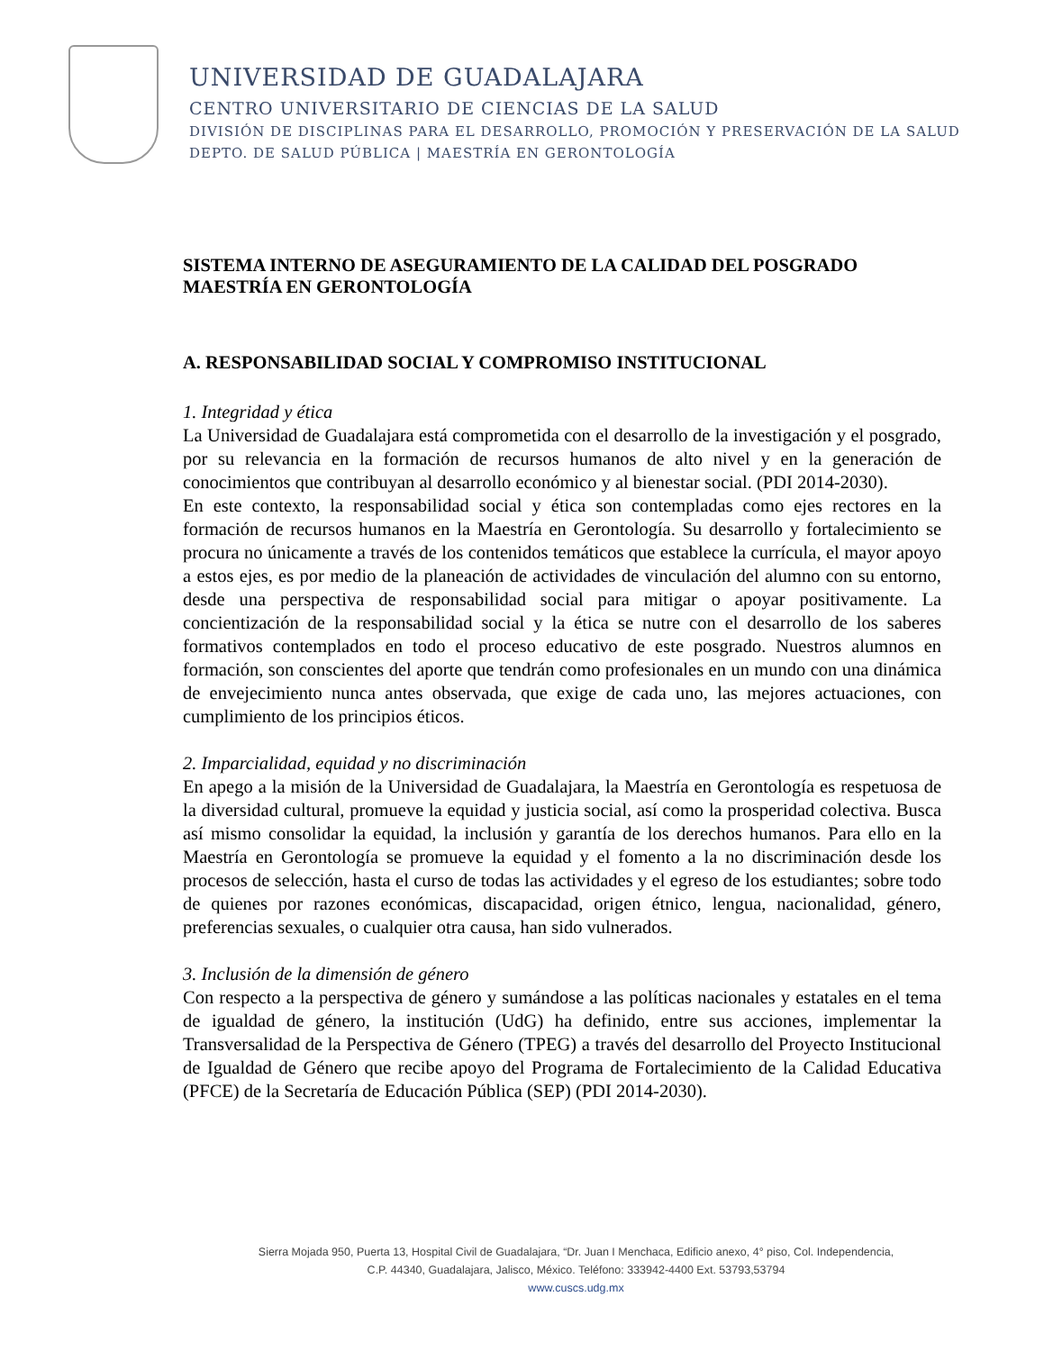UNIVERSIDAD DE GUADALAJARA
CENTRO UNIVERSITARIO DE CIENCIAS DE LA SALUD
DIVISIÓN DE DISCIPLINAS PARA EL DESARROLLO, PROMOCIÓN Y PRESERVACIÓN DE LA SALUD
DEPTO. DE SALUD PÚBLICA | MAESTRÍA EN GERONTOLOGÍA
SISTEMA INTERNO DE ASEGURAMIENTO DE LA CALIDAD DEL POSGRADO
MAESTRÍA EN GERONTOLOGÍA
A. RESPONSABILIDAD SOCIAL Y COMPROMISO INSTITUCIONAL
1. Integridad y ética
La Universidad de Guadalajara está comprometida con el desarrollo de la investigación y el posgrado, por su relevancia en la formación de recursos humanos de alto nivel y en la generación de conocimientos que contribuyan al desarrollo económico y al bienestar social. (PDI 2014-2030).
En este contexto, la responsabilidad social y ética son contempladas como ejes rectores en la formación de recursos humanos en la Maestría en Gerontología. Su desarrollo y fortalecimiento se procura no únicamente a través de los contenidos temáticos que establece la currícula, el mayor apoyo a estos ejes, es por medio de la planeación de actividades de vinculación del alumno con su entorno, desde una perspectiva de responsabilidad social para mitigar o apoyar positivamente. La concientización de la responsabilidad social y la ética se nutre con el desarrollo de los saberes formativos contemplados en todo el proceso educativo de este posgrado. Nuestros alumnos en formación, son conscientes del aporte que tendrán como profesionales en un mundo con una dinámica de envejecimiento nunca antes observada, que exige de cada uno, las mejores actuaciones, con cumplimiento de los principios éticos.
2. Imparcialidad, equidad y no discriminación
En apego a la misión de la Universidad de Guadalajara, la Maestría en Gerontología es respetuosa de la diversidad cultural, promueve la equidad y justicia social, así como la prosperidad colectiva. Busca así mismo consolidar la equidad, la inclusión y garantía de los derechos humanos. Para ello en la Maestría en Gerontología se promueve la equidad y el fomento a la no discriminación desde los procesos de selección, hasta el curso de todas las actividades y el egreso de los estudiantes; sobre todo de quienes por razones económicas, discapacidad, origen étnico, lengua, nacionalidad, género, preferencias sexuales, o cualquier otra causa, han sido vulnerados.
3. Inclusión de la dimensión de género
Con respecto a la perspectiva de género y sumándose a las políticas nacionales y estatales en el tema de igualdad de género, la institución (UdG) ha definido, entre sus acciones, implementar la Transversalidad de la Perspectiva de Género (TPEG) a través del desarrollo del Proyecto Institucional de Igualdad de Género que recibe apoyo del Programa de Fortalecimiento de la Calidad Educativa (PFCE) de la Secretaría de Educación Pública (SEP) (PDI 2014-2030).
Sierra Mojada 950, Puerta 13, Hospital Civil de Guadalajara, “Dr. Juan I Menchaca, Edificio anexo, 4° piso, Col. Independencia,
C.P. 44340, Guadalajara, Jalisco, México. Teléfono: 333942-4400 Ext. 53793,53794
www.cuscs.udg.mx